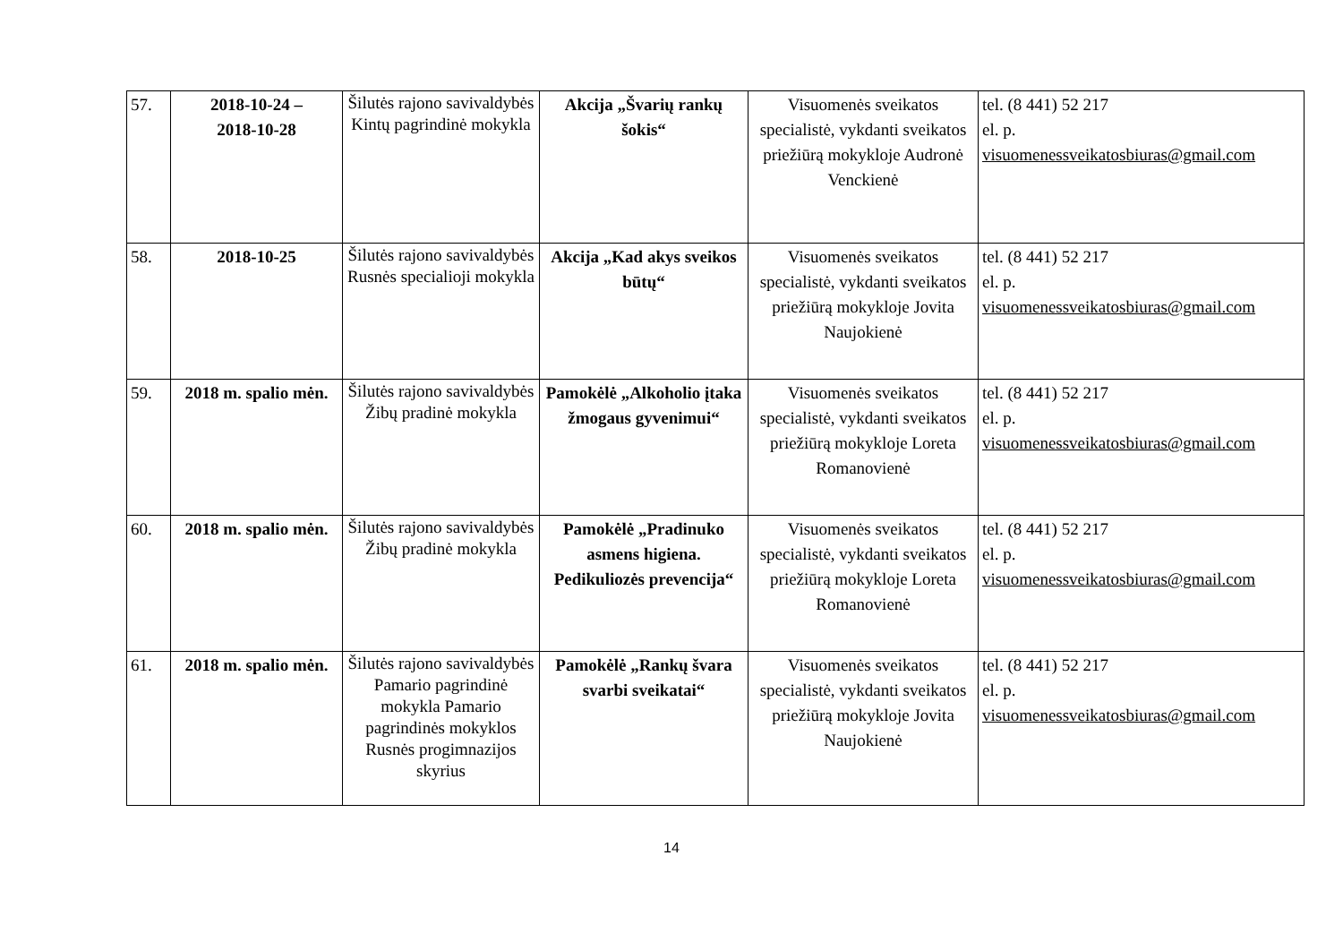| 57. | 2018-10-24 – 2018-10-28 | Šilutės rajono savivaldybės Kintų pagrindinė mokykla | Akcija „Švarių rankų šokis“ | Visuomenės sveikatos specialistė, vykdanti sveikatos priežiūrą mokykloje Audronė Venckienė | tel. (8 441) 52 217 el. p. visuomenessveikatosbiuras@gmail.com |
| 58. | 2018-10-25 | Šilutės rajono savivaldybės Rusnės specialioji mokykla | Akcija „Kad akys sveikos būtų“ | Visuomenės sveikatos specialistė, vykdanti sveikatos priežiūrą mokykloje Jovita Naujokienė | tel. (8 441) 52 217 el. p. visuomenessveikatosbiuras@gmail.com |
| 59. | 2018 m. spalio mėn. | Šilutės rajono savivaldybės Žibų pradinė mokykla | Pamokėlė „Alkoholio įtaka žmogaus gyvenimui“ | Visuomenės sveikatos specialistė, vykdanti sveikatos priežiūrą mokykloje Loreta Romanovienė | tel. (8 441) 52 217 el. p. visuomenessveikatosbiuras@gmail.com |
| 60. | 2018 m. spalio mėn. | Šilutės rajono savivaldybės Žibų pradinė mokykla | Pamokėlė „Pradinuko asmens higiena. Pedikuliozės prevencija“ | Visuomenės sveikatos specialistė, vykdanti sveikatos priežiūrą mokykloje Loreta Romanovienė | tel. (8 441) 52 217 el. p. visuomenessveikatosbiuras@gmail.com |
| 61. | 2018 m. spalio mėn. | Šilutės rajono savivaldybės Pamario pagrindinė mokykla Pamario pagrindinės mokyklos Rusnės progimnazijos skyrius | Pamokėlė „Rankų švara svarbi sveikatai“ | Visuomenės sveikatos specialistė, vykdanti sveikatos priežiūrą mokykloje Jovita Naujokienė | tel. (8 441) 52 217 el. p. visuomenessveikatosbiuras@gmail.com |
14